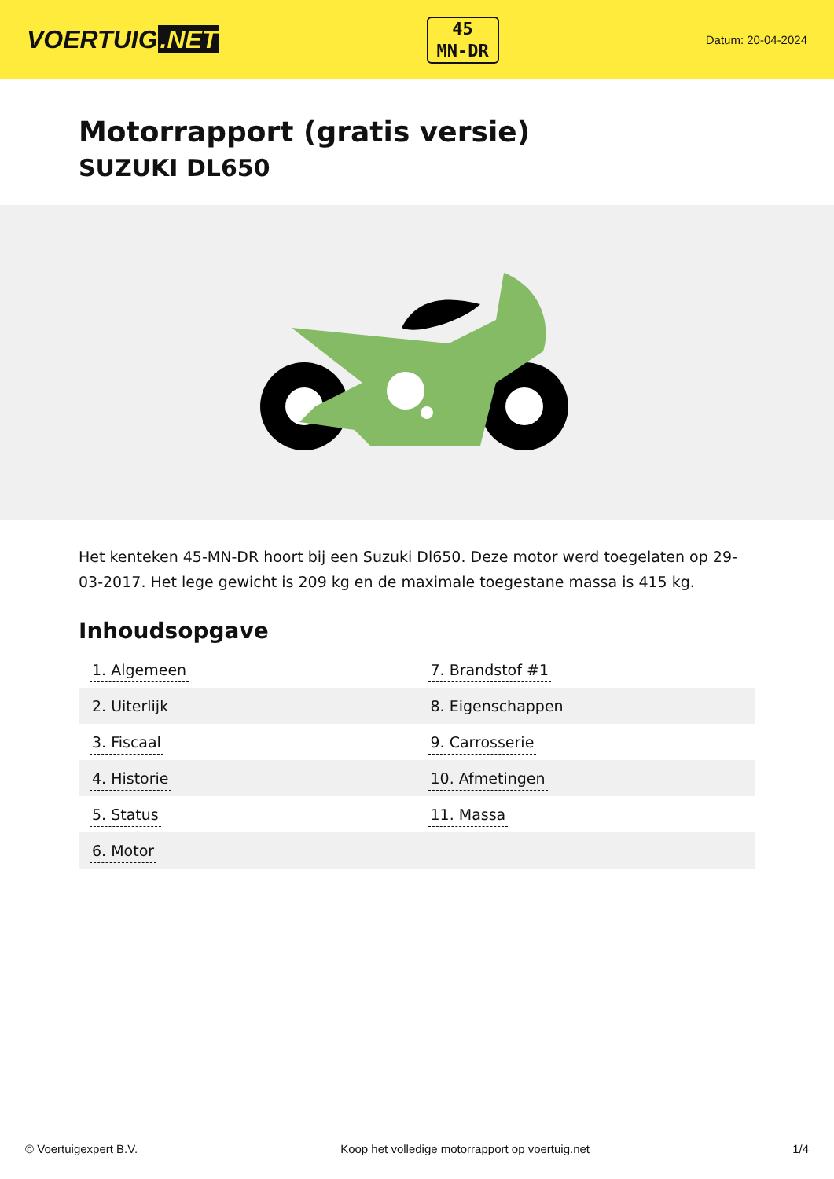VOERTUIG.NET
45
MN-DR
Datum: 20-04-2024
Motorrapport (gratis versie)
SUZUKI DL650
Het kenteken 45-MN-DR hoort bij een Suzuki Dl650. Deze motor werd toegelaten op 29-03-2017. Het lege gewicht is 209 kg en de maximale toegestane massa is 415 kg.
Inhoudsopgave
| 1. Algemeen | 7. Brandstof #1 |
| 2. Uiterlijk | 8. Eigenschappen |
| 3. Fiscaal | 9. Carrosserie |
| 4. Historie | 10. Afmetingen |
| 5. Status | 11. Massa |
| 6. Motor | |
© Voertuigexpert B.V. Koop het volledige motorrapport op voertuig.net 1/4